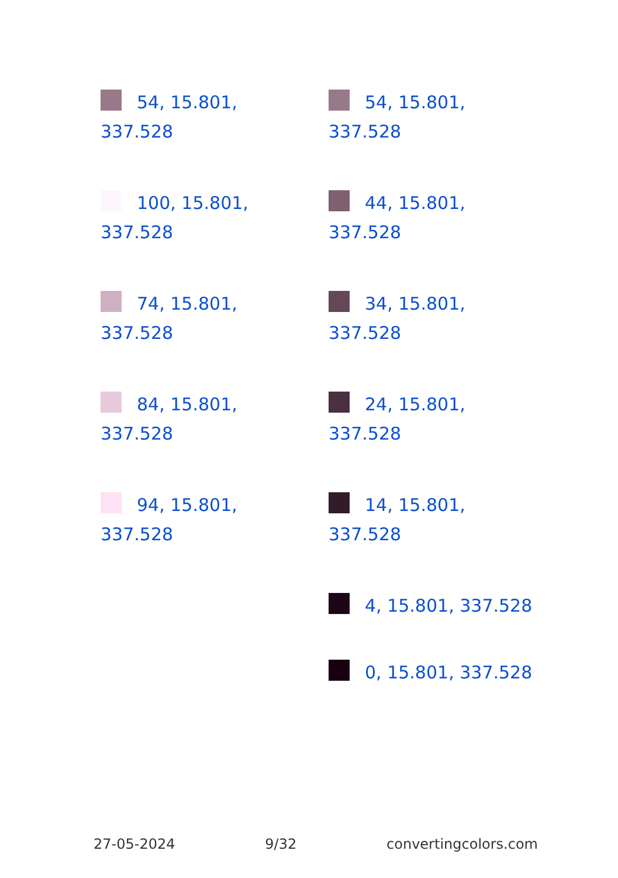54, 15.801, 337.528
100, 15.801, 337.528
74, 15.801, 337.528
84, 15.801, 337.528
94, 15.801, 337.528
54, 15.801, 337.528
44, 15.801, 337.528
34, 15.801, 337.528
24, 15.801, 337.528
14, 15.801, 337.528
4, 15.801, 337.528
0, 15.801, 337.528
27-05-2024 9/32 convertingcolors.com